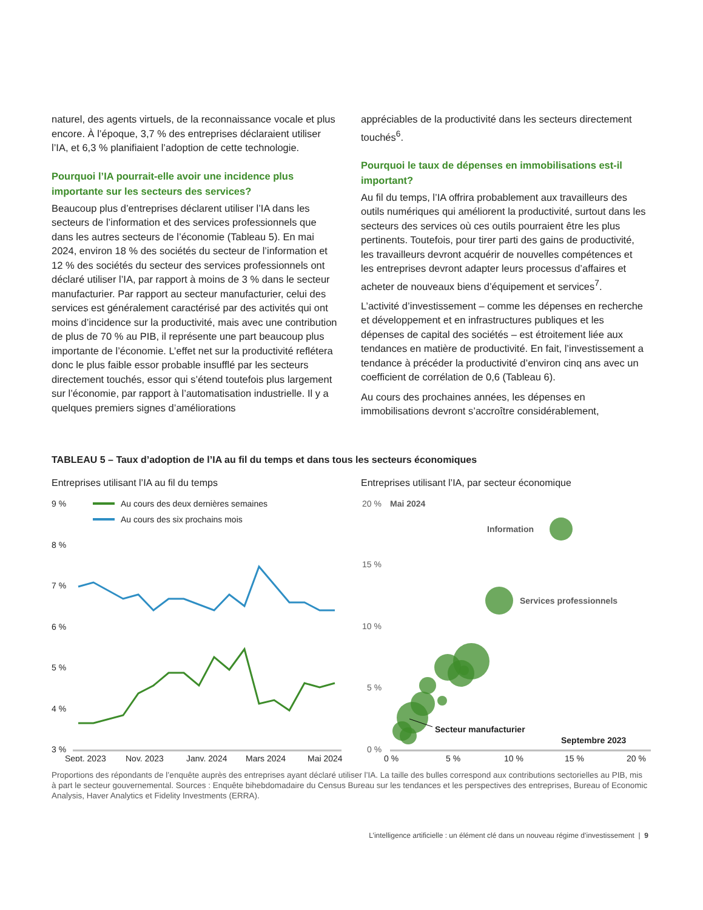naturel, des agents virtuels, de la reconnaissance vocale et plus encore. À l’époque, 3,7 % des entreprises déclaraient utiliser l’IA, et 6,3 % planifiaient l’adoption de cette technologie.
Pourquoi l’IA pourrait-elle avoir une incidence plus importante sur les secteurs des services?
Beaucoup plus d’entreprises déclarent utiliser l’IA dans les secteurs de l’information et des services professionnels que dans les autres secteurs de l’économie (Tableau 5). En mai 2024, environ 18 % des sociétés du secteur de l’information et 12 % des sociétés du secteur des services professionnels ont déclaré utiliser l’IA, par rapport à moins de 3 % dans le secteur manufacturier. Par rapport au secteur manufacturier, celui des services est généralement caractérisé par des activités qui ont moins d’incidence sur la productivité, mais avec une contribution de plus de 70 % au PIB, il représente une part beaucoup plus importante de l’économie. L’effet net sur la productivité reflétera donc le plus faible essor probable insufflé par les secteurs directement touchés, essor qui s’étend toutefois plus largement sur l’économie, par rapport à l’automatisation industrielle. Il y a quelques premiers signes d’améliorations
appréciables de la productivité dans les secteurs directement touchés<sup>6</sup>.
Pourquoi le taux de dépenses en immobilisations est-il important?
Au fil du temps, l’IA offrira probablement aux travailleurs des outils numériques qui améliorent la productivité, surtout dans les secteurs des services où ces outils pourraient être les plus pertinents. Toutefois, pour tirer parti des gains de productivité, les travailleurs devront acquérir de nouvelles compétences et les entreprises devront adapter leurs processus d’affaires et acheter de nouveaux biens d’équipement et services<sup>7</sup>.
L’activité d’investissement – comme les dépenses en recherche et développement et en infrastructures publiques et les dépenses de capital des sociétés – est étroitement liée aux tendances en matière de productivité. En fait, l’investissement a tendance à précéder la productivité d’environ cinq ans avec un coefficient de corrélation de 0,6 (Tableau 6).
Au cours des prochaines années, les dépenses en immobilisations devront s’accroître considérablement,
TABLEAU 5 – Taux d’adoption de l’IA au fil du temps et dans tous les secteurs économiques
Entreprises utilisant l’IA au fil du temps
9 %
8 %
7 %
6 %
5 %
4 %
3 %
Au cours des deux dernières semaines
Au cours des six prochains mois
Sept. 2023
Nov. 2023
Janv. 2024
Mars 2024
Mai 2024
Entreprises utilisant l’IA, par secteur économique
20 %
Mai 2024
15 %
10 %
5 %
0 %
Information
Services professionnels
Secteur manufacturier
Septembre 2023
0 %
5 %
10 %
15 %
20 %
Proportions des répondants de l’enquête auprès des entreprises ayant déclaré utiliser l’IA. La taille des bulles correspond aux contributions sectorielles au PIB, mis à part le secteur gouvernemental. Sources : Enquête bihebdomadaire du Census Bureau sur les tendances et les perspectives des entreprises, Bureau of Economic Analysis, Haver Analytics et Fidelity Investments (ERRA).
L’intelligence artificielle : un élément clé dans un nouveau régime d’investissement | 9